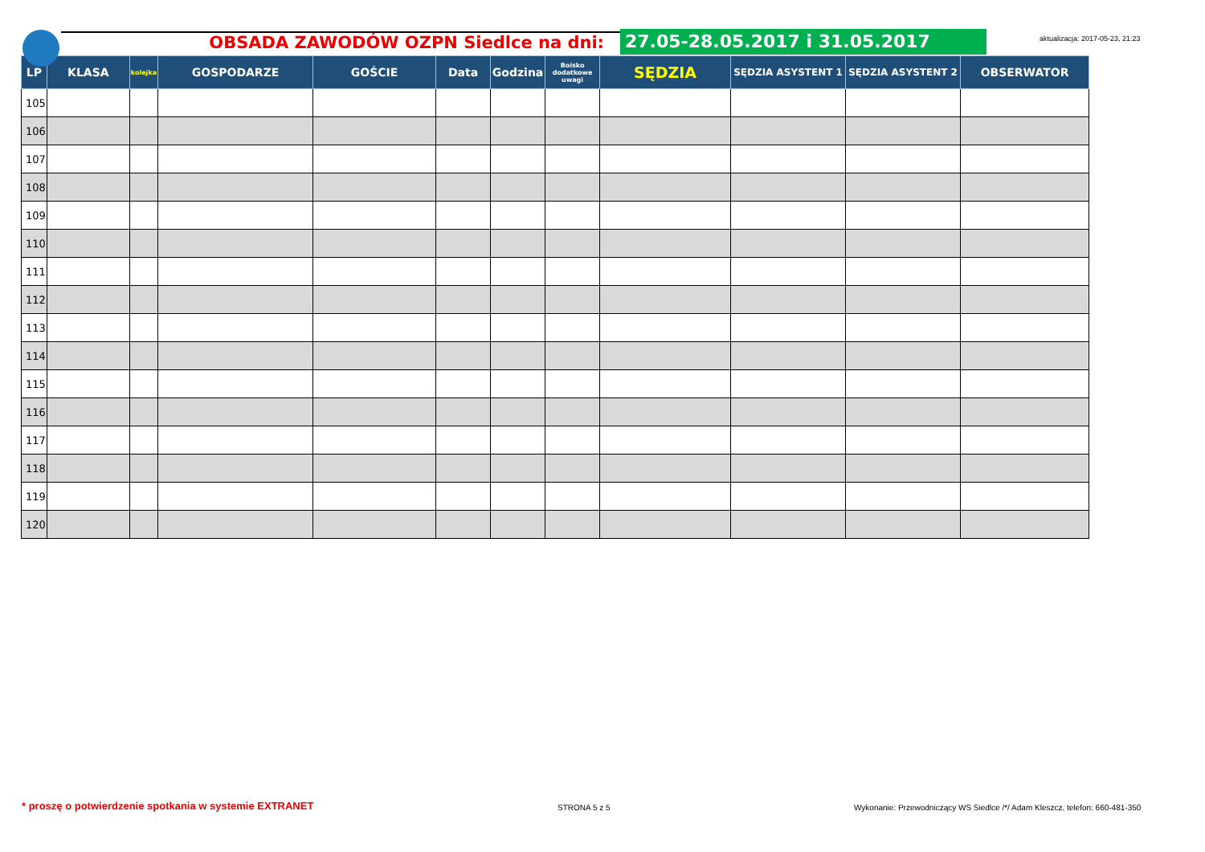aktualizacja: 2017-05-23, 21:23
OBSADA ZAWODÓW OZPN Siedlce na dni:
27.05-28.05.2017 i 31.05.2017
| LP | KLASA | kolejka | GOSPODARZE | GOŚCIE | Data | Godzina | Boisko dodatkowe uwagi | SĘDZIA | SĘDZIA ASYSTENT 1 | SĘDZIA ASYSTENT 2 | OBSERWATOR |
| --- | --- | --- | --- | --- | --- | --- | --- | --- | --- | --- | --- |
| 105 | | | | | | | | | | | |
| 106 | | | | | | | | | | | |
| 107 | | | | | | | | | | | |
| 108 | | | | | | | | | | | |
| 109 | | | | | | | | | | | |
| 110 | | | | | | | | | | | |
| 111 | | | | | | | | | | | |
| 112 | | | | | | | | | | | |
| 113 | | | | | | | | | | | |
| 114 | | | | | | | | | | | |
| 115 | | | | | | | | | | | |
| 116 | | | | | | | | | | | |
| 117 | | | | | | | | | | | |
| 118 | | | | | | | | | | | |
| 119 | | | | | | | | | | | |
| 120 | | | | | | | | | | | |
* proszę o potwierdzenie spotkania w systemie EXTRANET
STRONA 5 z 5
Wykonanie: Przewodniczący WS Siedlce /*/ Adam Kleszcz, telefon: 660-481-350